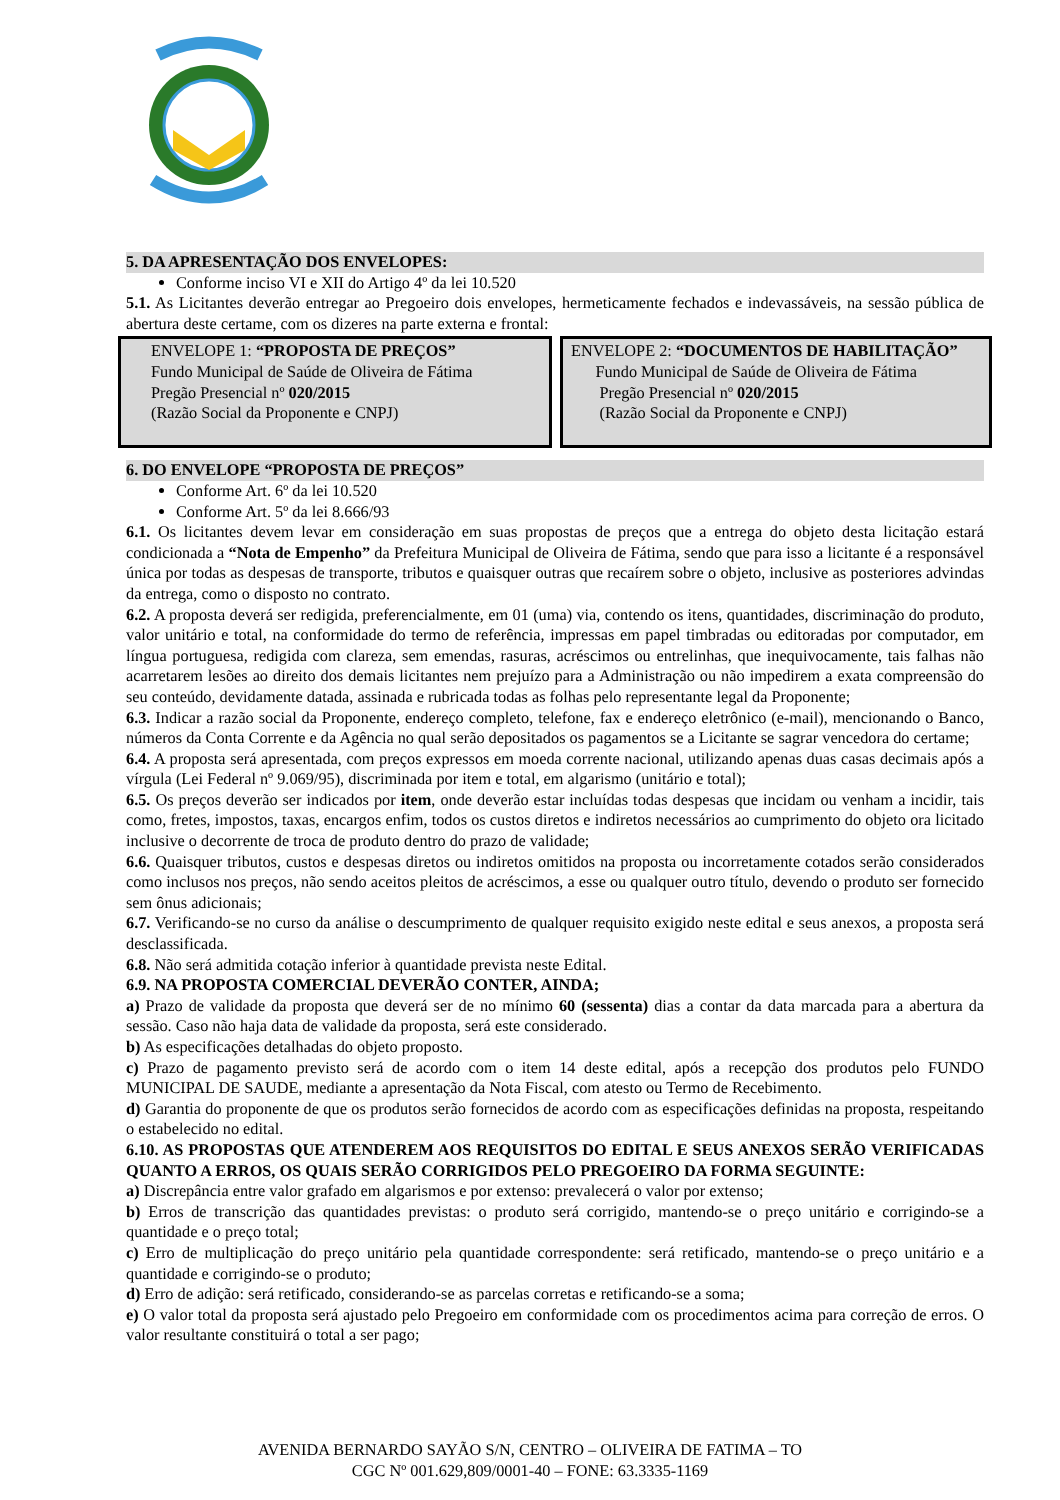5. DA APRESENTAÇÃO DOS ENVELOPES:
Conforme inciso VI e XII do Artigo 4º da lei 10.520
5.1. As Licitantes deverão entregar ao Pregoeiro dois envelopes, hermeticamente fechados e indevassáveis, na sessão pública de abertura deste certame, com os dizeres na parte externa e frontal:
ENVELOPE 1: “PROPOSTA DE PREÇOS”
Fundo Municipal de Saúde de Oliveira de Fátima
Pregão Presencial nº 020/2015
(Razão Social da Proponente e CNPJ)
ENVELOPE 2: “DOCUMENTOS DE HABILITAÇÃO”
Fundo Municipal de Saúde de Oliveira de Fátima
Pregão Presencial nº 020/2015
(Razão Social da Proponente e CNPJ)
6. DO ENVELOPE “PROPOSTA DE PREÇOS”
Conforme Art. 6º da lei 10.520
Conforme Art. 5º da lei 8.666/93
6.1. Os licitantes devem levar em consideração em suas propostas de preços que a entrega do objeto desta licitação estará condicionada a “Nota de Empenho” da Prefeitura Municipal de Oliveira de Fátima, sendo que para isso a licitante é a responsável única por todas as despesas de transporte, tributos e quaisquer outras que recaírem sobre o objeto, inclusive as posteriores advindas da entrega, como o disposto no contrato.
6.2. A proposta deverá ser redigida, preferencialmente, em 01 (uma) via, contendo os itens, quantidades, discriminação do produto, valor unitário e total, na conformidade do termo de referência, impressas em papel timbradas ou editoradas por computador, em língua portuguesa, redigida com clareza, sem emendas, rasuras, acréscimos ou entrelinhas, que inequivocamente, tais falhas não acarretarem lesões ao direito dos demais licitantes nem prejuízo para a Administração ou não impedirem a exata compreensão do seu conteúdo, devidamente datada, assinada e rubricada todas as folhas pelo representante legal da Proponente;
6.3. Indicar a razão social da Proponente, endereço completo, telefone, fax e endereço eletrônico (e-mail), mencionando o Banco, números da Conta Corrente e da Agência no qual serão depositados os pagamentos se a Licitante se sagrar vencedora do certame;
6.4. A proposta será apresentada, com preços expressos em moeda corrente nacional, utilizando apenas duas casas decimais após a vírgula (Lei Federal nº 9.069/95), discriminada por item e total, em algarismo (unitário e total);
6.5. Os preços deverão ser indicados por item, onde deverão estar incluídas todas despesas que incidam ou venham a incidir, tais como, fretes, impostos, taxas, encargos enfim, todos os custos diretos e indiretos necessários ao cumprimento do objeto ora licitado inclusive o decorrente de troca de produto dentro do prazo de validade;
6.6. Quaisquer tributos, custos e despesas diretos ou indiretos omitidos na proposta ou incorretamente cotados serão considerados como inclusos nos preços, não sendo aceitos pleitos de acréscimos, a esse ou qualquer outro título, devendo o produto ser fornecido sem ônus adicionais;
6.7. Verificando-se no curso da análise o descumprimento de qualquer requisito exigido neste edital e seus anexos, a proposta será desclassificada.
6.8. Não será admitida cotação inferior à quantidade prevista neste Edital.
6.9. NA PROPOSTA COMERCIAL DEVERÃO CONTER, AINDA;
a) Prazo de validade da proposta que deverá ser de no mínimo 60 (sessenta) dias a contar da data marcada para a abertura da sessão. Caso não haja data de validade da proposta, será este considerado.
b) As especificações detalhadas do objeto proposto.
c) Prazo de pagamento previsto será de acordo com o item 14 deste edital, após a recepção dos produtos pelo FUNDO MUNICIPAL DE SAUDE, mediante a apresentação da Nota Fiscal, com atesto ou Termo de Recebimento.
d) Garantia do proponente de que os produtos serão fornecidos de acordo com as especificações definidas na proposta, respeitando o estabelecido no edital.
6.10. AS PROPOSTAS QUE ATENDEREM AOS REQUISITOS DO EDITAL E SEUS ANEXOS SERÃO VERIFICADAS QUANTO A ERROS, OS QUAIS SERÃO CORRIGIDOS PELO PREGOEIRO DA FORMA SEGUINTE:
a) Discrepância entre valor grafado em algarismos e por extenso: prevalecerá o valor por extenso;
b) Erros de transcrição das quantidades previstas: o produto será corrigido, mantendo-se o preço unitário e corrigindo-se a quantidade e o preço total;
c) Erro de multiplicação do preço unitário pela quantidade correspondente: será retificado, mantendo-se o preço unitário e a quantidade e corrigindo-se o produto;
d) Erro de adição: será retificado, considerando-se as parcelas corretas e retificando-se a soma;
e) O valor total da proposta será ajustado pelo Pregoeiro em conformidade com os procedimentos acima para correção de erros. O valor resultante constituirá o total a ser pago;
AVENIDA BERNARDO SAYÃO S/N, CENTRO – OLIVEIRA DE FATIMA – TO
CGC Nº 001.629,809/0001-40 – FONE: 63.3335-1169